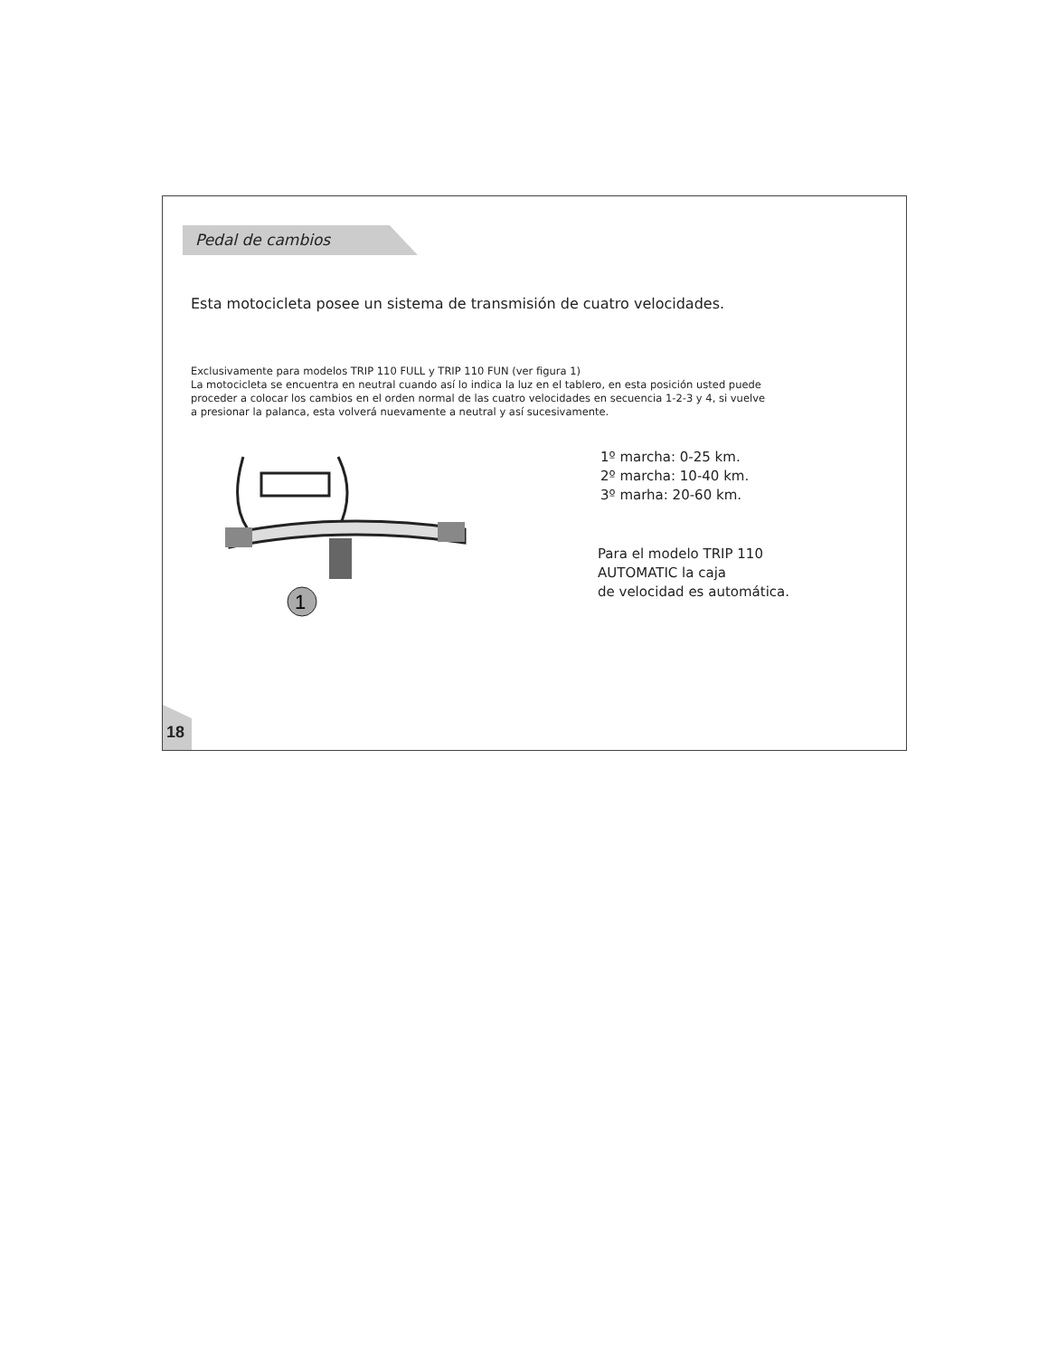Pedal de cambios
Esta motocicleta posee un sistema de transmisión de cuatro velocidades.
Exclusivamente para modelos TRIP 110 FULL y TRIP 110 FUN (ver figura 1)
La motocicleta se encuentra en neutral cuando así lo indica la luz en el tablero, en esta posición usted puede proceder a colocar los cambios en el orden normal de las cuatro velocidades en secuencia 1-2-3 y 4, si vuelve a presionar la palanca, esta volverá nuevamente a neutral y así sucesivamente.
1
1º marcha: 0-25 km.
2º marcha: 10-40 km.
3º marha: 20-60 km.
Para el modelo TRIP 110
AUTOMATIC la caja
de velocidad es automática.
18